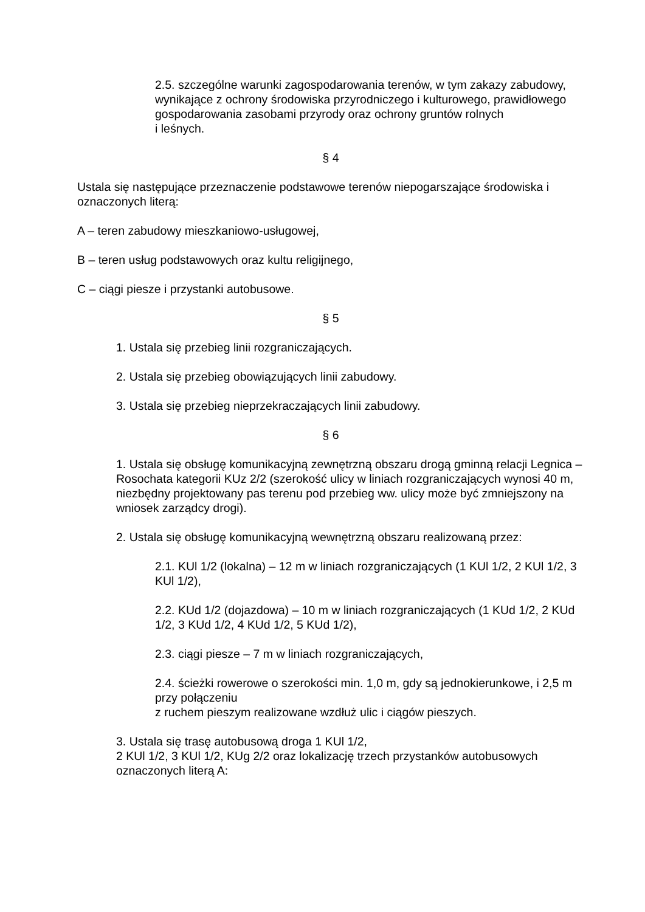2.5. szczególne warunki zagospodarowania terenów, w tym zakazy zabudowy, wynikające z ochrony środowiska przyrodniczego i kulturowego, prawidłowego gospodarowania zasobami przyrody oraz ochrony gruntów rolnych
i leśnych.
§ 4
Ustala się następujące przeznaczenie podstawowe terenów niepogarszające środowiska i oznaczonych literą:
A – teren zabudowy mieszkaniowo-usługowej,
B – teren usług podstawowych oraz kultu religijnego,
C – ciągi piesze i przystanki autobusowe.
§ 5
1. Ustala się przebieg linii rozgraniczających.
2. Ustala się przebieg obowiązujących linii zabudowy.
3. Ustala się przebieg nieprzekraczających linii zabudowy.
§ 6
1. Ustala się obsługę komunikacyjną zewnętrzną obszaru drogą gminną relacji Legnica – Rosochata kategorii KUz 2/2 (szerokość ulicy w liniach rozgraniczających wynosi 40 m, niezbędny projektowany pas terenu pod przebieg ww. ulicy może być zmniejszony na wniosek zarządcy drogi).
2. Ustala się obsługę komunikacyjną wewnętrzną obszaru realizowaną przez:
2.1. KUl 1/2 (lokalna) – 12 m w liniach rozgraniczających (1 KUl 1/2, 2 KUl 1/2, 3 KUl 1/2),
2.2. KUd 1/2 (dojazdowa) – 10 m w liniach rozgraniczających (1 KUd 1/2, 2 KUd 1/2, 3 KUd 1/2, 4 KUd 1/2, 5 KUd 1/2),
2.3. ciągi piesze – 7 m w liniach rozgraniczających,
2.4. ścieżki rowerowe o szerokości min. 1,0 m, gdy są jednokierunkowe, i 2,5 m przy połączeniu
z ruchem pieszym realizowane wzdłuż ulic i ciągów pieszych.
3. Ustala się trasę autobusową droga 1 KUl 1/2,
2 KUl 1/2, 3 KUl 1/2, KUg 2/2 oraz lokalizację trzech przystanków autobusowych oznaczonych literą A: